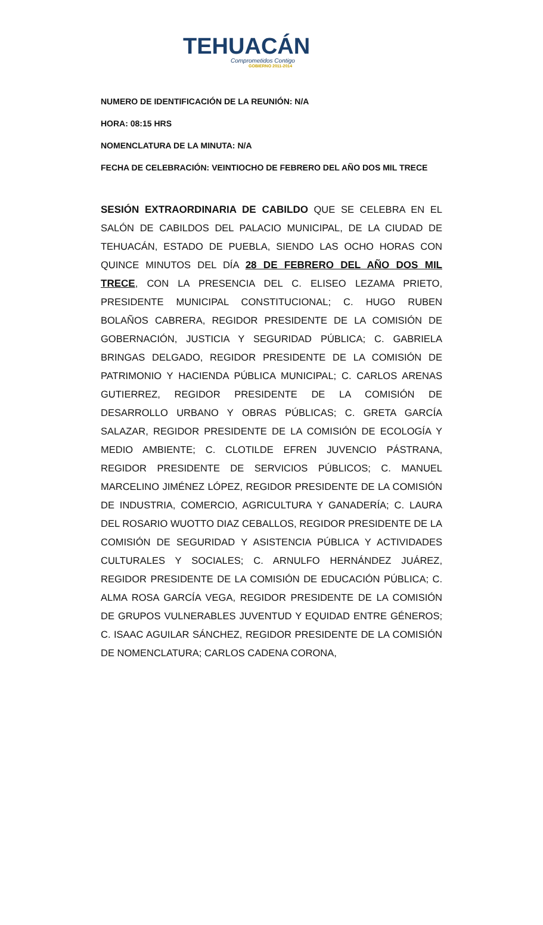TEHUACÁN
Comprometidos Contigo
GOBIERNO 2011-2014
NUMERO DE IDENTIFICACIÓN DE LA REUNIÓN: N/A
HORA: 08:15 HRS
NOMENCLATURA DE LA MINUTA: N/A
FECHA DE CELEBRACIÓN: VEINTIOCHO DE FEBRERO DEL AÑO DOS MIL TRECE
SESIÓN EXTRAORDINARIA DE CABILDO QUE SE CELEBRA EN EL SALÓN DE CABILDOS DEL PALACIO MUNICIPAL, DE LA CIUDAD DE TEHUACÁN, ESTADO DE PUEBLA, SIENDO LAS OCHO HORAS CON QUINCE MINUTOS DEL DÍA 28 DE FEBRERO DEL AÑO DOS MIL TRECE, CON LA PRESENCIA DEL C. ELISEO LEZAMA PRIETO, PRESIDENTE MUNICIPAL CONSTITUCIONAL; C. HUGO RUBEN BOLAÑOS CABRERA, REGIDOR PRESIDENTE DE LA COMISIÓN DE GOBERNACIÓN, JUSTICIA Y SEGURIDAD PÚBLICA; C. GABRIELA BRINGAS DELGADO, REGIDOR PRESIDENTE DE LA COMISIÓN DE PATRIMONIO Y HACIENDA PÚBLICA MUNICIPAL; C. CARLOS ARENAS GUTIERREZ, REGIDOR PRESIDENTE DE LA COMISIÓN DE DESARROLLO URBANO Y OBRAS PÚBLICAS; C. GRETA GARCÍA SALAZAR, REGIDOR PRESIDENTE DE LA COMISIÓN DE ECOLOGÍA Y MEDIO AMBIENTE; C. CLOTILDE EFREN JUVENCIO PÁSTRANA, REGIDOR PRESIDENTE DE SERVICIOS PÚBLICOS; C. MANUEL MARCELINO JIMÉNEZ LÓPEZ, REGIDOR PRESIDENTE DE LA COMISIÓN DE INDUSTRIA, COMERCIO, AGRICULTURA Y GANADERÍA; C. LAURA DEL ROSARIO WUOTTO DIAZ CEBALLOS, REGIDOR PRESIDENTE DE LA COMISIÓN DE SEGURIDAD Y ASISTENCIA PÚBLICA Y ACTIVIDADES CULTURALES Y SOCIALES; C. ARNULFO HERNÁNDEZ JUÁREZ, REGIDOR PRESIDENTE DE LA COMISIÓN DE EDUCACIÓN PÚBLICA; C. ALMA ROSA GARCÍA VEGA, REGIDOR PRESIDENTE DE LA COMISIÓN DE GRUPOS VULNERABLES JUVENTUD Y EQUIDAD ENTRE GÉNEROS; C. ISAAC AGUILAR SÁNCHEZ, REGIDOR PRESIDENTE DE LA COMISIÓN DE NOMENCLATURA; CARLOS CADENA CORONA,